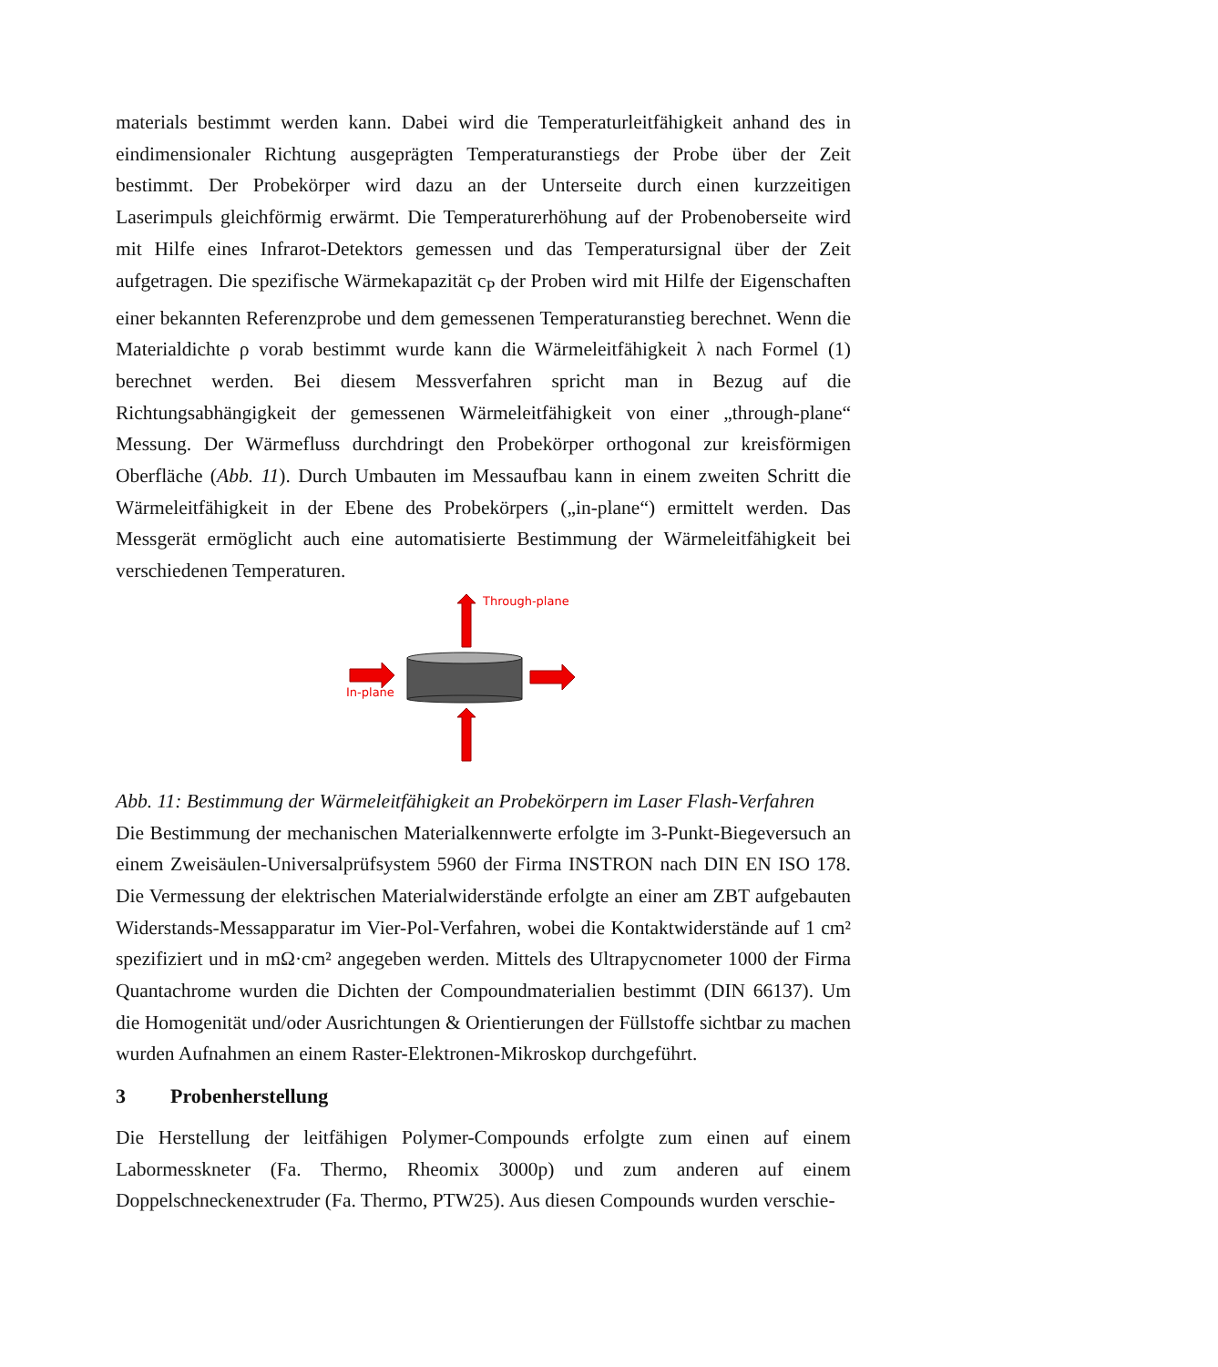materials bestimmt werden kann. Dabei wird die Temperaturleitfähigkeit anhand des in eindimensionaler Richtung ausgeprägten Temperaturanstiegs der Probe über der Zeit bestimmt. Der Probekörper wird dazu an der Unterseite durch einen kurzzeitigen Laserimpuls gleichförmig erwärmt. Die Temperaturerhöhung auf der Probenoberseite wird mit Hilfe eines Infrarot-Detektors gemessen und das Temperatursignal über der Zeit aufgetragen. Die spezifische Wärmekapazität c<sub>P</sub> der Proben wird mit Hilfe der Eigenschaften einer bekannten Referenzprobe und dem gemessenen Temperaturanstieg berechnet. Wenn die Materialdichte ρ vorab bestimmt wurde kann die Wärmeleitfähigkeit λ nach Formel (1) berechnet werden. Bei diesem Messverfahren spricht man in Bezug auf die Richtungsabhängigkeit der gemessenen Wärmeleitfähigkeit von einer „through-plane“ Messung. Der Wärmefluss durchdringt den Probekörper orthogonal zur kreisförmigen Oberfläche (Abb. 11). Durch Umbauten im Messaufbau kann in einem zweiten Schritt die Wärmeleitfähigkeit in der Ebene des Probekörpers („in-plane“) ermittelt werden. Das Messgerät ermöglicht auch eine automatisierte Bestimmung der Wärmeleitfähigkeit bei verschiedenen Temperaturen.
Through-plane
In-plane
Abb. 11: Bestimmung der Wärmeleitfähigkeit an Probekörpern im Laser Flash-Verfahren
Die Bestimmung der mechanischen Materialkennwerte erfolgte im 3-Punkt-Biegeversuch an einem Zweisäulen-Universalprüfsystem 5960 der Firma INSTRON nach DIN EN ISO 178. Die Vermessung der elektrischen Materialwiderstände erfolgte an einer am ZBT aufgebauten Widerstands-Messapparatur im Vier-Pol-Verfahren, wobei die Kontaktwiderstände auf 1 cm² spezifiziert und in mΩ·cm² angegeben werden. Mittels des Ultrapycnometer 1000 der Firma Quantachrome wurden die Dichten der Compoundmaterialien bestimmt (DIN 66137). Um die Homogenität und/oder Ausrichtungen & Orientierungen der Füllstoffe sichtbar zu machen wurden Aufnahmen an einem Raster-Elektronen-Mikroskop durchgeführt.
3 Probenherstellung
Die Herstellung der leitfähigen Polymer-Compounds erfolgte zum einen auf einem Labormesskneter (Fa. Thermo, Rheomix 3000p) und zum anderen auf einem Doppelschneckenextruder (Fa. Thermo, PTW25). Aus diesen Compounds wurden verschie-